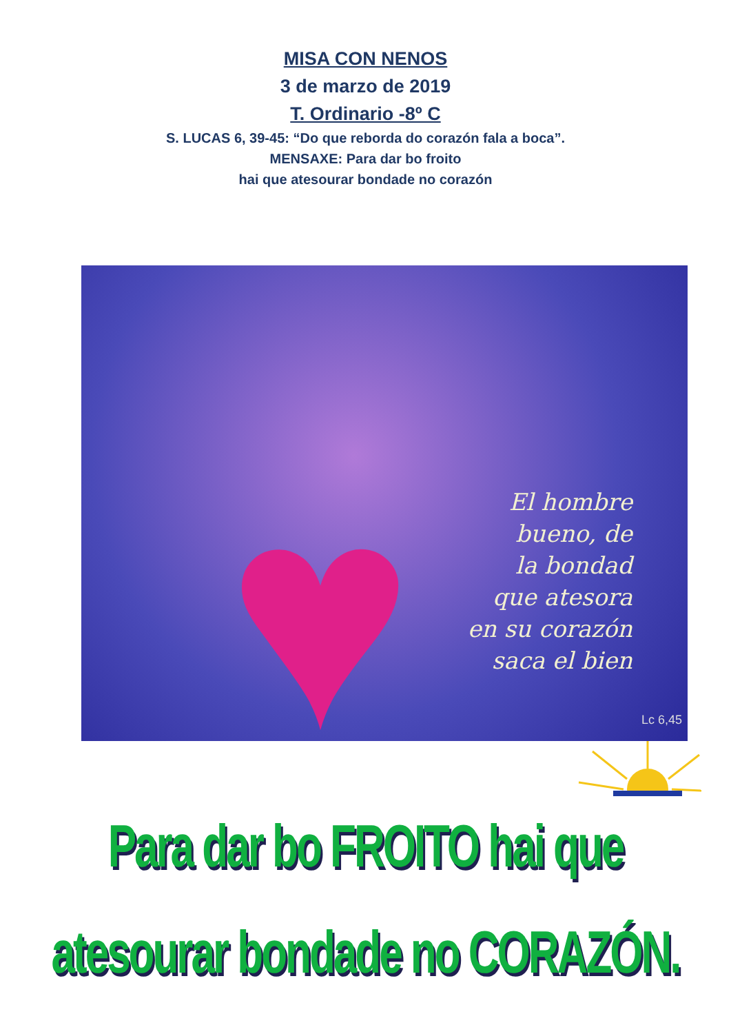MISA CON NENOS
3 de marzo de 2019
T. Ordinario -8º C
S. LUCAS 6, 39-45: “Do que reborda do corazón fala a boca”.
MENSAXE: Para dar bo froito
hai que atesourar bondade no corazón
♥
El hombre
bueno, de
la bondad
que atesora
en su corazón
saca el bien
Lc 6,45
Para dar bo FROITO hai que
atesourar bondade no CORAZÓN.